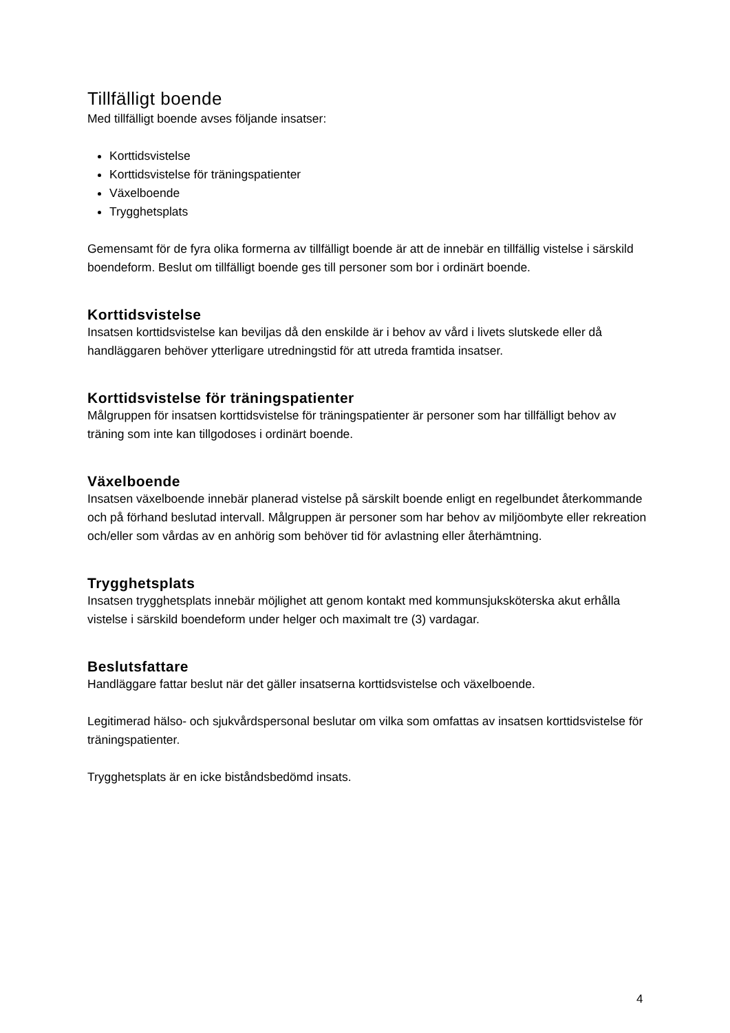Tillfälligt boende
Med tillfälligt boende avses följande insatser:
Korttidsvistelse
Korttidsvistelse för träningspatienter
Växelboende
Trygghetsplats
Gemensamt för de fyra olika formerna av tillfälligt boende är att de innebär en tillfällig vistelse i särskild boendeform. Beslut om tillfälligt boende ges till personer som bor i ordinärt boende.
Korttidsvistelse
Insatsen korttidsvistelse kan beviljas då den enskilde är i behov av vård i livets slutskede eller då handläggaren behöver ytterligare utredningstid för att utreda framtida insatser.
Korttidsvistelse för träningspatienter
Målgruppen för insatsen korttidsvistelse för träningspatienter är personer som har tillfälligt behov av träning som inte kan tillgodoses i ordinärt boende.
Växelboende
Insatsen växelboende innebär planerad vistelse på särskilt boende enligt en regelbundet återkommande och på förhand beslutad intervall. Målgruppen är personer som har behov av miljöombyte eller rekreation och/eller som vårdas av en anhörig som behöver tid för avlastning eller återhämtning.
Trygghetsplats
Insatsen trygghetsplats innebär möjlighet att genom kontakt med kommunsjuksköterska akut erhålla vistelse i särskild boendeform under helger och maximalt tre (3) vardagar.
Beslutsfattare
Handläggare fattar beslut när det gäller insatserna korttidsvistelse och växelboende.
Legitimerad hälso- och sjukvårdspersonal beslutar om vilka som omfattas av insatsen korttidsvistelse för träningspatienter.
Trygghetsplats är en icke biståndsbedömd insats.
4